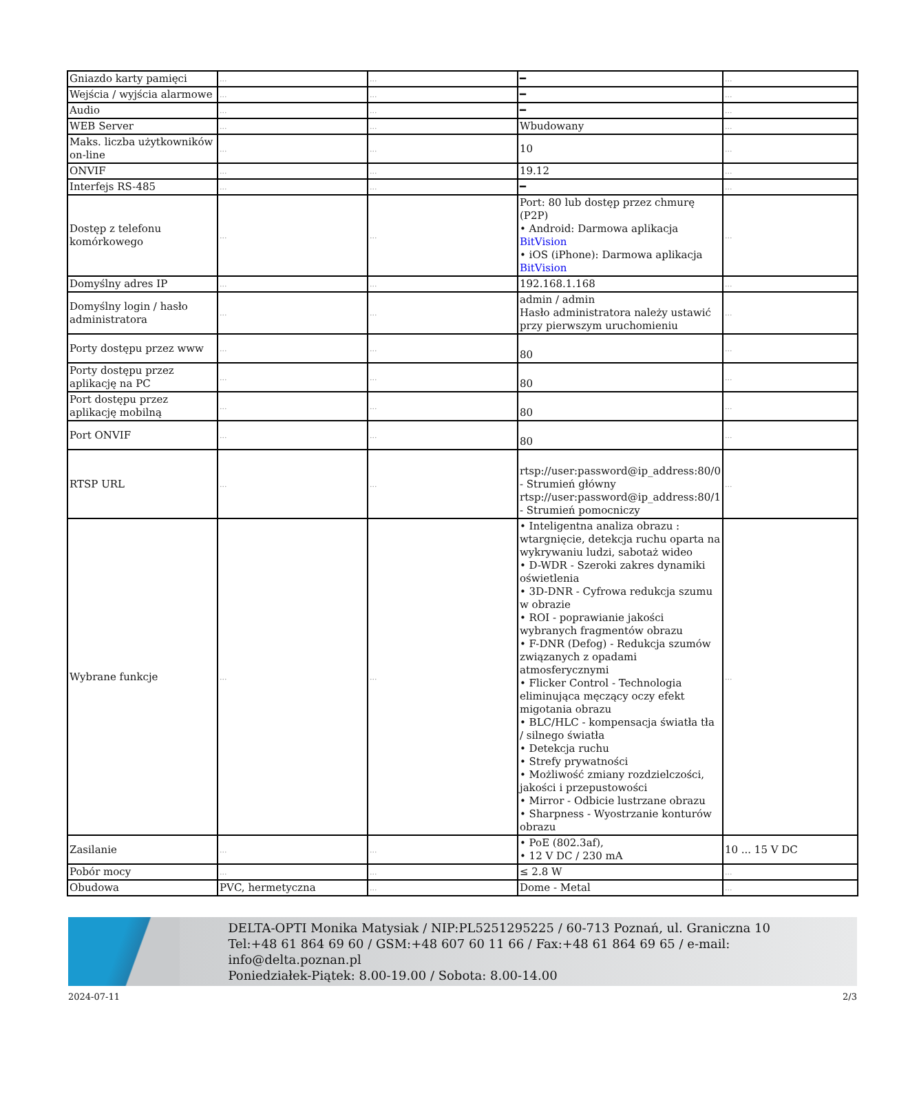| Gniazdo karty pamięci | ... | ... | ━ | ... |
| Wejścia / wyjścia alarmowe | ... | ... | ━ | ... |
| Audio | ... | ... | ━ | ... |
| WEB Server | ... | ... | Wbudowany | ... |
| Maks. liczba użytkowników on-line | ... | ... | 10 | ... |
| ONVIF | ... | ... | 19.12 | ... |
| Interfejs RS-485 | ... | ... | ━ | ... |
| Dostęp z telefonu komórkowego | ... | ... | Port: 80 lub dostęp przez chmurę (P2P) • Android: Darmowa aplikacja BitVision • iOS (iPhone): Darmowa aplikacja BitVision | ... |
| Domyślny adres IP | ... | ... | 192.168.1.168 | ... |
| Domyślny login / hasło administratora | ... | ... | admin / admin Hasło administratora należy ustawić przy pierwszym uruchomieniu | ... |
| Porty dostępu przez www | ... | ... | 80 | ... |
| Porty dostępu przez aplikację na PC | ... | ... | 80 | ... |
| Port dostępu przez aplikację mobilną | ... | ... | 80 | ... |
| Port ONVIF | ... | ... | 80 | ... |
| RTSP URL | ... | ... | rtsp://user:password@ip_address:80/0 - Strumień główny rtsp://user:password@ip_address:80/1 - Strumień pomocniczy | ... |
| Wybrane funkcje | ... | ... | • Inteligentna analiza obrazu : wtargnięcie, detekcja ruchu oparta na wykrywaniu ludzi, sabotaż wideo • D-WDR - Szeroki zakres dynamiki oświetlenia • 3D-DNR - Cyfrowa redukcja szumu w obrazie • ROI - poprawianie jakości wybranych fragmentów obrazu • F-DNR (Defog) - Redukcja szumów związanych z opadami atmosferycznymi • Flicker Control - Technologia eliminująca męczący oczy efekt migotania obrazu • BLC/HLC - kompensacja światła tła / silnego światła • Detekcja ruchu • Strefy prywatności • Możliwość zmiany rozdzielczości, jakości i przepustowości • Mirror - Odbicie lustrzane obrazu • Sharpness - Wyostrzanie konturów obrazu | ... |
| Zasilanie | ... | ... | • PoE (802.3af), • 12 V DC / 230 mA | 10 ... 15 V DC |
| Pobór mocy | ... | ... | ≤ 2.8 W | ... |
| Obudowa | PVC, hermetyczna | ... | Dome - Metal | ... |
DELTA-OPTI Monika Matysiak / NIP:PL5251295225 / 60-713 Poznań, ul. Graniczna 10
Tel:+48 61 864 69 60 / GSM:+48 607 60 11 66 / Fax:+48 61 864 69 65 / e-mail: info@delta.poznan.pl
Poniedziałek-Piątek: 8.00-19.00 / Sobota: 8.00-14.00
2024-07-11 2/3